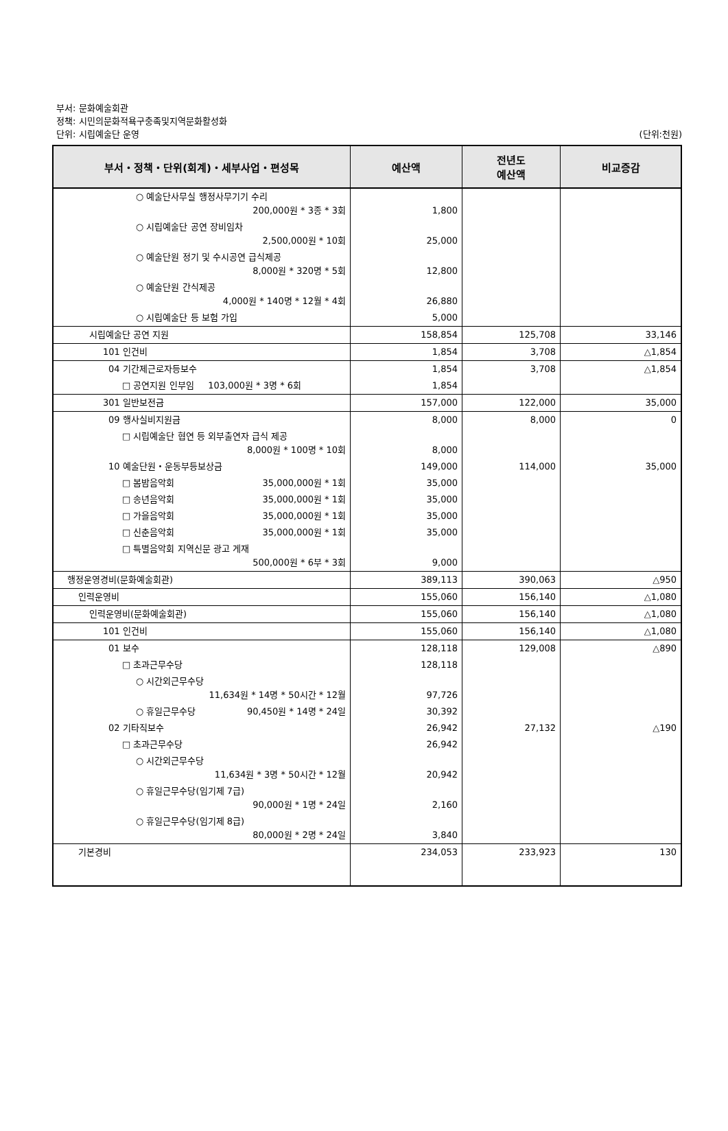부서: 문화예술회관
정책: 시민의문화적욕구충족및지역문화활성화
단위: 시립예술단 운영 (단위:천원)
| 부서・정책・단위(회계)・세부사업・편성목 | 예산액 | 전년도 예산액 | 비교증감 |
| --- | --- | --- | --- |
| ○ 예술단사무실 행정사무기기 수리 200,000원 * 3종 * 3회 | 1,800 | | |
| ○ 시립예술단 공연 장비임차 2,500,000원 * 10회 | 25,000 | | |
| ○ 예술단원 정기 및 수시공연 급식제공 8,000원 * 320명 * 5회 | 12,800 | | |
| ○ 예술단원 간식제공 4,000원 * 140명 * 12월 * 4회 | 26,880 | | |
| ○ 시립예술단 등 보험 가입 | 5,000 | | |
| 시립예술단 공연 지원 | 158,854 | 125,708 | 33,146 |
| 101 인건비 | 1,854 | 3,708 | △1,854 |
| 04 기간제근로자등보수 | 1,854 | 3,708 | △1,854 |
| □ 공연지원 인부임 103,000원 * 3명 * 6회 | 1,854 | | |
| 301 일반보전금 | 157,000 | 122,000 | 35,000 |
| 09 행사실비지원금 | 8,000 | 8,000 | 0 |
| □ 시립예술단 협연 등 외부출연자 급식 제공 8,000원 * 100명 * 10회 | 8,000 | | |
| 10 예술단원・운동부등보상금 | 149,000 | 114,000 | 35,000 |
| □ 봄밤음악회 35,000,000원 * 1회 | 35,000 | | |
| □ 송년음악회 35,000,000원 * 1회 | 35,000 | | |
| □ 가을음악회 35,000,000원 * 1회 | 35,000 | | |
| □ 신춘음악회 35,000,000원 * 1회 | 35,000 | | |
| □ 특별음악회 지역신문 광고 게재 500,000원 * 6부 * 3회 | 9,000 | | |
| 행정운영경비(문화예술회관) | 389,113 | 390,063 | △950 |
| 인력운영비 | 155,060 | 156,140 | △1,080 |
| 인력운영비(문화예술회관) | 155,060 | 156,140 | △1,080 |
| 101 인건비 | 155,060 | 156,140 | △1,080 |
| 01 보수 | 128,118 | 129,008 | △890 |
| □ 초과근무수당 | 128,118 | | |
| ○ 시간외근무수당 11,634원 * 14명 * 50시간 * 12월 | 97,726 | | |
| ○ 휴일근무수당 90,450원 * 14명 * 24일 | 30,392 | | |
| 02 기타직보수 | 26,942 | 27,132 | △190 |
| □ 초과근무수당 | 26,942 | | |
| ○ 시간외근무수당 11,634원 * 3명 * 50시간 * 12월 | 20,942 | | |
| ○ 휴일근무수당(임기제 7급) 90,000원 * 1명 * 24일 | 2,160 | | |
| ○ 휴일근무수당(임기제 8급) 80,000원 * 2명 * 24일 | 3,840 | | |
| 기본경비 | 234,053 | 233,923 | 130 |